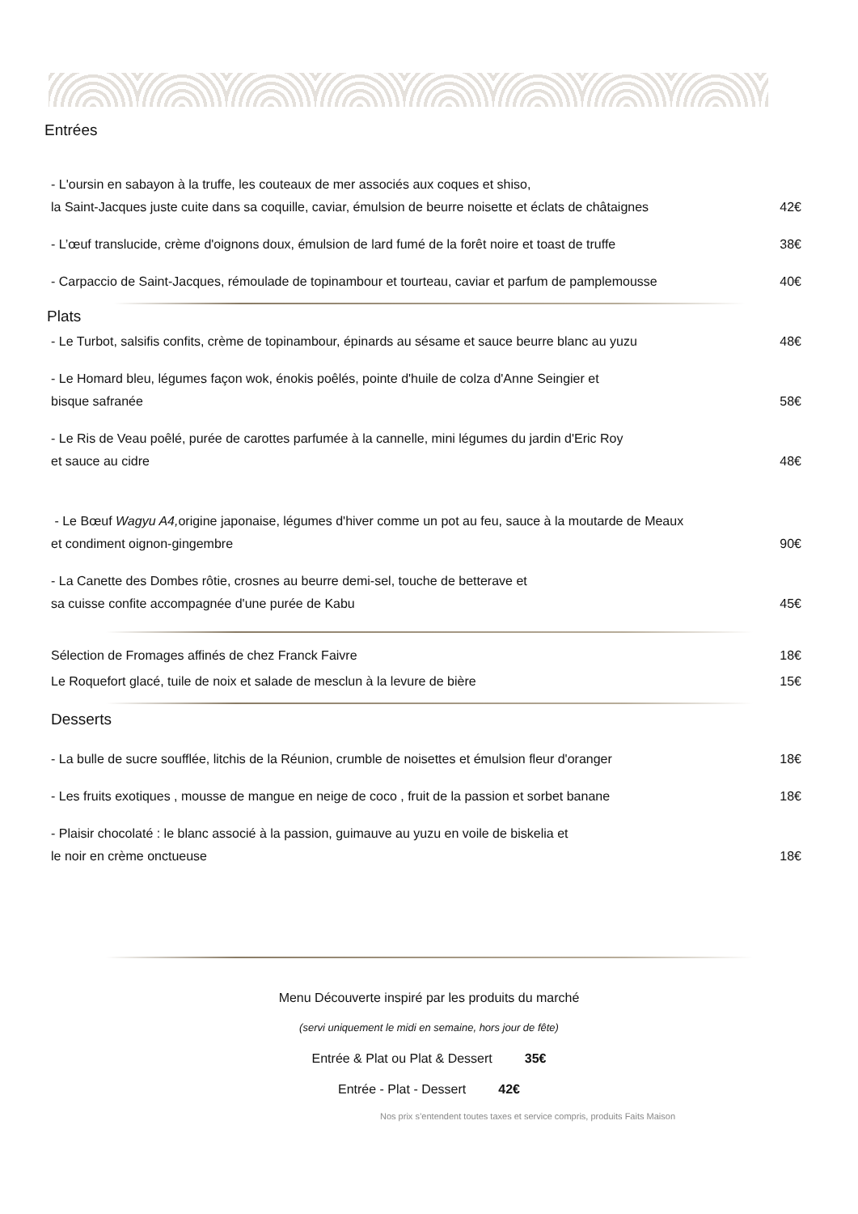Entrées
- L'oursin en sabayon à la truffe, les couteaux de mer associés aux coques et shiso,
la Saint-Jacques juste cuite dans sa coquille, caviar, émulsion de beurre noisette et éclats de châtaignes 42€
- L’œuf translucide, crème d'oignons doux, émulsion de lard fumé de la forêt noire et toast de truffe 38€
- Carpaccio de Saint-Jacques, rémoulade de topinambour et tourteau, caviar et parfum de pamplemousse 40€
Plats
- Le Turbot, salsifis confits, crème de topinambour, épinards au sésame et sauce beurre blanc au yuzu 48€
- Le Homard bleu, légumes façon wok, énokis poêlés, pointe d'huile de colza d'Anne Seingier et
bisque safranée 58€
- Le Ris de Veau poêlé, purée de carottes parfumée à la cannelle, mini légumes du jardin d'Eric Roy
et sauce au cidre 48€
- Le Bœuf Wagyu A4, origine japonaise, légumes d'hiver comme un pot au feu, sauce à la moutarde de Meaux
et condiment oignon-gingembre 90€
- La Canette des Dombes rôtie, crosnes au beurre demi-sel, touche de betterave et
sa cuisse confite accompagnée d'une purée de Kabu 45€
Sélection de Fromages affinés de chez Franck Faivre 18€
Le Roquefort glacé, tuile de noix et salade de mesclun à la levure de bière 15€
Desserts
- La bulle de sucre soufflée, litchis de la Réunion, crumble de noisettes et émulsion fleur d'oranger 18€
- Les fruits exotiques , mousse de mangue en neige de coco , fruit de la passion et sorbet banane 18€
- Plaisir chocolaté : le blanc associé à la passion, guimauve au yuzu en voile de biskelia et
le noir en crème onctueuse 18€
Menu Découverte inspiré par les produits du marché
(servi uniquement le midi en semaine, hors jour de fête)
Entrée & Plat ou Plat & Dessert 35€
Entrée - Plat - Dessert 42€
Nos prix s’entendent toutes taxes et service compris, produits Faits Maison